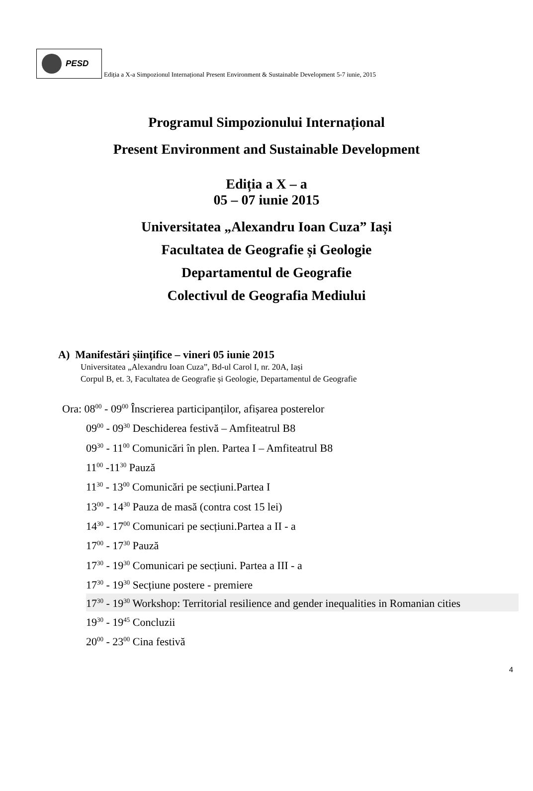PESD
Ediția a X-a Simpozionul Internațional Present Environment & Sustainable Development 5-7 iunie, 2015
Programul Simpozionului Internațional
Present Environment and Sustainable Development
Ediția a X – a
05 – 07 iunie 2015
Universitatea „Alexandru Ioan Cuza” Iași
Facultatea de Geografie și Geologie
Departamentul de Geografie
Colectivul de Geografia Mediului
A) Manifestări șiințifice – vineri 05 iunie 2015
Universitatea „Alexandru Ioan Cuza”, Bd-ul Carol I, nr. 20A, Iași
Corpul B, et. 3, Facultatea de Geografie și Geologie, Departamentul de Geografie
Ora: 08<sup>00</sup> - 09<sup>00</sup> Înscrierea participanților, afișarea posterelor
09<sup>00</sup> - 09<sup>30</sup> Deschiderea festivă – Amfiteatrul B8
09<sup>30</sup> - 11<sup>00</sup> Comunicări în plen. Partea I – Amfiteatrul B8
11<sup>00</sup> -11<sup>30</sup> Pauză
11<sup>30</sup> - 13<sup>00</sup> Comunicări pe secțiuni.Partea I
13<sup>00</sup> - 14<sup>30</sup> Pauza de masă (contra cost 15 lei)
14<sup>30</sup> - 17<sup>00</sup> Comunicari pe secțiuni.Partea a II - a
17<sup>00</sup> - 17<sup>30</sup> Pauză
17<sup>30</sup> - 19<sup>30</sup> Comunicari pe secțiuni. Partea a III - a
17<sup>30</sup> - 19<sup>30</sup> Secțiune postere - premiere
17<sup>30</sup> - 19<sup>30</sup> Workshop: Territorial resilience and gender inequalities in Romanian cities
19<sup>30</sup> - 19<sup>45</sup> Concluzii
20<sup>00</sup> - 23<sup>00</sup> Cina festivă
4